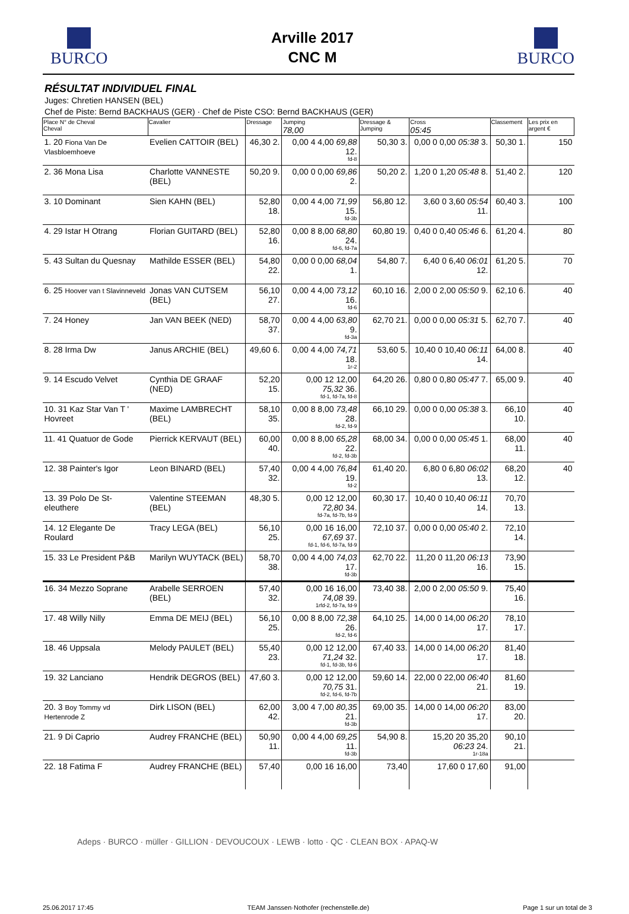BURCO
Arville 2017
CNC M
BURCO
RÉSULTAT INDIVIDUEL FINAL
Juges: Chretien HANSEN (BEL)
Chef de Piste: Bernd BACKHAUS (GER) · Chef de Piste CSO: Bernd BACKHAUS (GER)
| Place N° de Cheval Cheval | Cavalier | Dressage | Jumping 78,00 | Dressage & Jumping | Cross 05:45 | Classement | Les prix en argent € |
| --- | --- | --- | --- | --- | --- | --- | --- |
| 1. 20 Fiona Van De Vlasbloemhoeve | Evelien CATTOIR (BEL) | 46,30 2. | 0,00 4 4,00 69,88 12. fd-8 | 50,30 3. | 0,00 0 0,00 05:38 3. | 50,30 1. | 150 |
| 2. 36 Mona Lisa | Charlotte VANNESTE (BEL) | 50,20 9. | 0,00 0 0,00 69,86 2. | 50,20 2. | 1,20 0 1,20 05:48 8. | 51,40 2. | 120 |
| 3. 10 Dominant | Sien KAHN (BEL) | 52,80 18. | 0,00 4 4,00 71,99 15. fd-3b | 56,80 12. | 3,60 0 3,60 05:54 11. | 60,40 3. | 100 |
| 4. 29 Istar H Otrang | Florian GUITARD (BEL) | 52,80 16. | 0,00 8 8,00 68,80 24. fd-6, fd-7a | 60,80 19. | 0,40 0 0,40 05:46 6. | 61,20 4. | 80 |
| 5. 43 Sultan du Quesnay | Mathilde ESSER (BEL) | 54,80 22. | 0,00 0 0,00 68,04 1. | 54,80 7. | 6,40 0 6,40 06:01 12. | 61,20 5. | 70 |
| 6. 25 Hoover van t Slavinneveld | Jonas VAN CUTSEM (BEL) | 56,10 27. | 0,00 4 4,00 73,12 16. fd-6 | 60,10 16. | 2,00 0 2,00 05:50 9. | 62,10 6. | 40 |
| 7. 24 Honey | Jan VAN BEEK (NED) | 58,70 37. | 0,00 4 4,00 63,80 9. fd-3a | 62,70 21. | 0,00 0 0,00 05:31 5. | 62,70 7. | 40 |
| 8. 28 Irma Dw | Janus ARCHIE (BEL) | 49,60 6. | 0,00 4 4,00 74,71 18. 1r-2 | 53,60 5. | 10,40 0 10,40 06:11 14. | 64,00 8. | 40 |
| 9. 14 Escudo Velvet | Cynthia DE GRAAF (NED) | 52,20 15. | 0,00 12 12,00 75,32 36. fd-1, fd-7a, fd-8 | 64,20 26. | 0,80 0 0,80 05:47 7. | 65,00 9. | 40 |
| 10. 31 Kaz Star Van T ' Hovreet | Maxime LAMBRECHT (BEL) | 58,10 35. | 0,00 8 8,00 73,48 28. fd-2, fd-9 | 66,10 29. | 0,00 0 0,00 05:38 3. | 66,10 10. | 40 |
| 11. 41 Quatuor de Gode | Pierrick KERVAUT (BEL) | 60,00 40. | 0,00 8 8,00 65,28 22. fd-2, fd-3b | 68,00 34. | 0,00 0 0,00 05:45 1. | 68,00 11. | 40 |
| 12. 38 Painter's Igor | Leon BINARD (BEL) | 57,40 32. | 0,00 4 4,00 76,84 19. fd-2 | 61,40 20. | 6,80 0 6,80 06:02 13. | 68,20 12. | 40 |
| 13. 39 Polo De St-eleuthere | Valentine STEEMAN (BEL) | 48,30 5. | 0,00 12 12,00 72,80 34. fd-7a, fd-7b, fd-9 | 60,30 17. | 10,40 0 10,40 06:11 14. | 70,70 13. | |
| 14. 12 Elegante De Roulard | Tracy LEGA (BEL) | 56,10 25. | 0,00 16 16,00 67,69 37. fd-1, fd-6, fd-7a, fd-9 | 72,10 37. | 0,00 0 0,00 05:40 2. | 72,10 14. | |
| 15. 33 Le President P&B | Marilyn WUYTACK (BEL) | 58,70 38. | 0,00 4 4,00 74,03 17. fd-3b | 62,70 22. | 11,20 0 11,20 06:13 16. | 73,90 15. | |
| 16. 34 Mezzo Soprane | Arabelle SERROEN (BEL) | 57,40 32. | 0,00 16 16,00 74,08 39. 1rfd-2, fd-7a, fd-9 | 73,40 38. | 2,00 0 2,00 05:50 9. | 75,40 16. | |
| 17. 48 Willy Nilly | Emma DE MEIJ (BEL) | 56,10 25. | 0,00 8 8,00 72,38 26. fd-2, fd-6 | 64,10 25. | 14,00 0 14,00 06:20 17. | 78,10 17. | |
| 18. 46 Uppsala | Melody PAULET (BEL) | 55,40 23. | 0,00 12 12,00 71,24 32. fd-1, fd-3b, fd-6 | 67,40 33. | 14,00 0 14,00 06:20 17. | 81,40 18. | |
| 19. 32 Lanciano | Hendrik DEGROS (BEL) | 47,60 3. | 0,00 12 12,00 70,75 31. fd-2, fd-6, fd-7b | 59,60 14. | 22,00 0 22,00 06:40 21. | 81,60 19. | |
| 20. 3 Boy Tommy vd Hertenrode Z | Dirk LISON (BEL) | 62,00 42. | 3,00 4 7,00 80,35 21. fd-3b | 69,00 35. | 14,00 0 14,00 06:20 17. | 83,00 20. | |
| 21. 9 Di Caprio | Audrey FRANCHE (BEL) | 50,90 11. | 0,00 4 4,00 69,25 11. fd-3b | 54,90 8. | 15,20 20 35,20 06:23 24. 1r-18a | 90,10 21. | |
| 22. 18 Fatima F | Audrey FRANCHE (BEL) | 57,40 | 0,00 16 16,00 | 73,40 | 17,60 0 17,60 | 91,00 | |
Adeps · BURCO · müller · GILLION · DEVOUCOUX · LEWB · lotto · QC · CLEAN BOX · APAQ-W
25.06.2017 17:45 TEAM Janssen·Nothofer (rechenstelle.de) Page 1 sur un total de 3